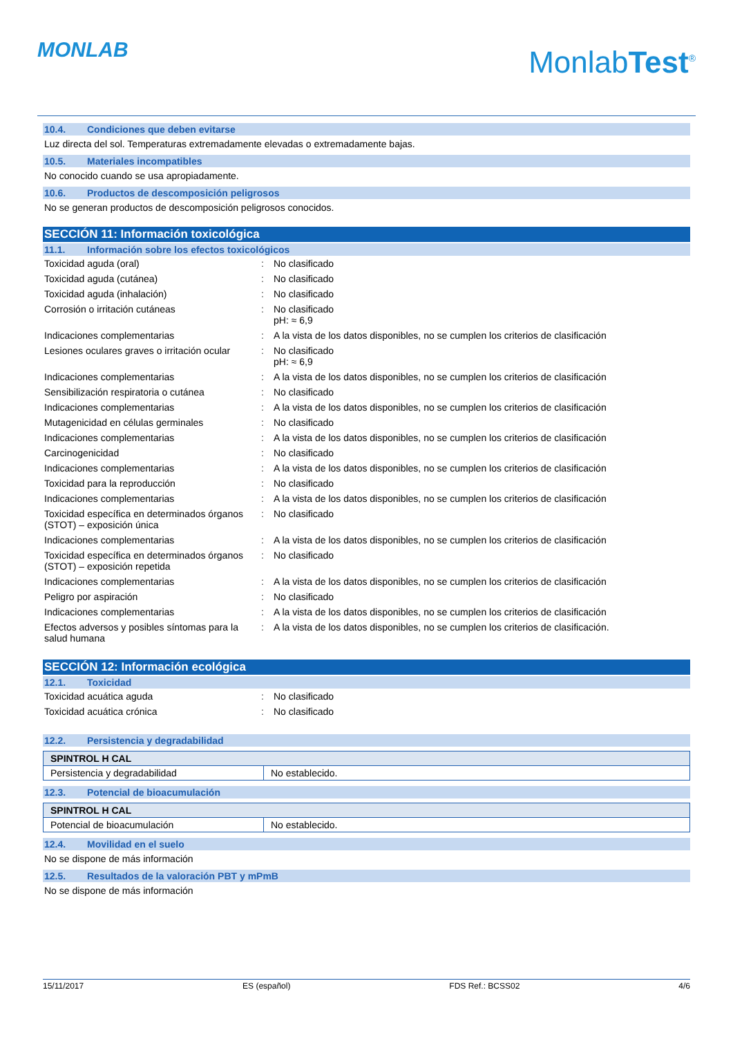MONLAB
MonlabTest<sup>®</sup>
10.4. Condiciones que deben evitarse
Luz directa del sol. Temperaturas extremadamente elevadas o extremadamente bajas.
10.5. Materiales incompatibles
No conocido cuando se usa apropiadamente.
10.6. Productos de descomposición peligrosos
No se generan productos de descomposición peligrosos conocidos.
SECCIÓN 11: Información toxicológica
11.1. Información sobre los efectos toxicológicos
| Toxicidad aguda (oral) | : | No clasificado |
| Toxicidad aguda (cutánea) | : | No clasificado |
| Toxicidad aguda (inhalación) | : | No clasificado |
| Corrosión o irritación cutáneas | : | No clasificado pH: ≈ 6,9 |
| Indicaciones complementarias | : | A la vista de los datos disponibles, no se cumplen los criterios de clasificación |
| Lesiones oculares graves o irritación ocular | : | No clasificado pH: ≈ 6,9 |
| Indicaciones complementarias | : | A la vista de los datos disponibles, no se cumplen los criterios de clasificación |
| Sensibilización respiratoria o cutánea | : | No clasificado |
| Indicaciones complementarias | : | A la vista de los datos disponibles, no se cumplen los criterios de clasificación |
| Mutagenicidad en células germinales | : | No clasificado |
| Indicaciones complementarias | : | A la vista de los datos disponibles, no se cumplen los criterios de clasificación |
| Carcinogenicidad | : | No clasificado |
| Indicaciones complementarias | : | A la vista de los datos disponibles, no se cumplen los criterios de clasificación |
| Toxicidad para la reproducción | : | No clasificado |
| Indicaciones complementarias | : | A la vista de los datos disponibles, no se cumplen los criterios de clasificación |
| Toxicidad específica en determinados órganos (STOT) – exposición única | : | No clasificado |
| Indicaciones complementarias | : | A la vista de los datos disponibles, no se cumplen los criterios de clasificación |
| Toxicidad específica en determinados órganos (STOT) – exposición repetida | : | No clasificado |
| Indicaciones complementarias | : | A la vista de los datos disponibles, no se cumplen los criterios de clasificación |
| Peligro por aspiración | : | No clasificado |
| Indicaciones complementarias | : | A la vista de los datos disponibles, no se cumplen los criterios de clasificación |
| Efectos adversos y posibles síntomas para la salud humana | : | A la vista de los datos disponibles, no se cumplen los criterios de clasificación. |
SECCIÓN 12: Información ecológica
12.1. Toxicidad
| Toxicidad acuática aguda | : | No clasificado |
| Toxicidad acuática crónica | : | No clasificado |
12.2. Persistencia y degradabilidad
| SPINTROL H CAL | |
| --- | --- |
| Persistencia y degradabilidad | No establecido. |
12.3. Potencial de bioacumulación
| SPINTROL H CAL | |
| --- | --- |
| Potencial de bioacumulación | No establecido. |
12.4. Movilidad en el suelo
No se dispone de más información
12.5. Resultados de la valoración PBT y mPmB
No se dispone de más información
15/11/2017 ES (español) FDS Ref.: BCSS02 4/6